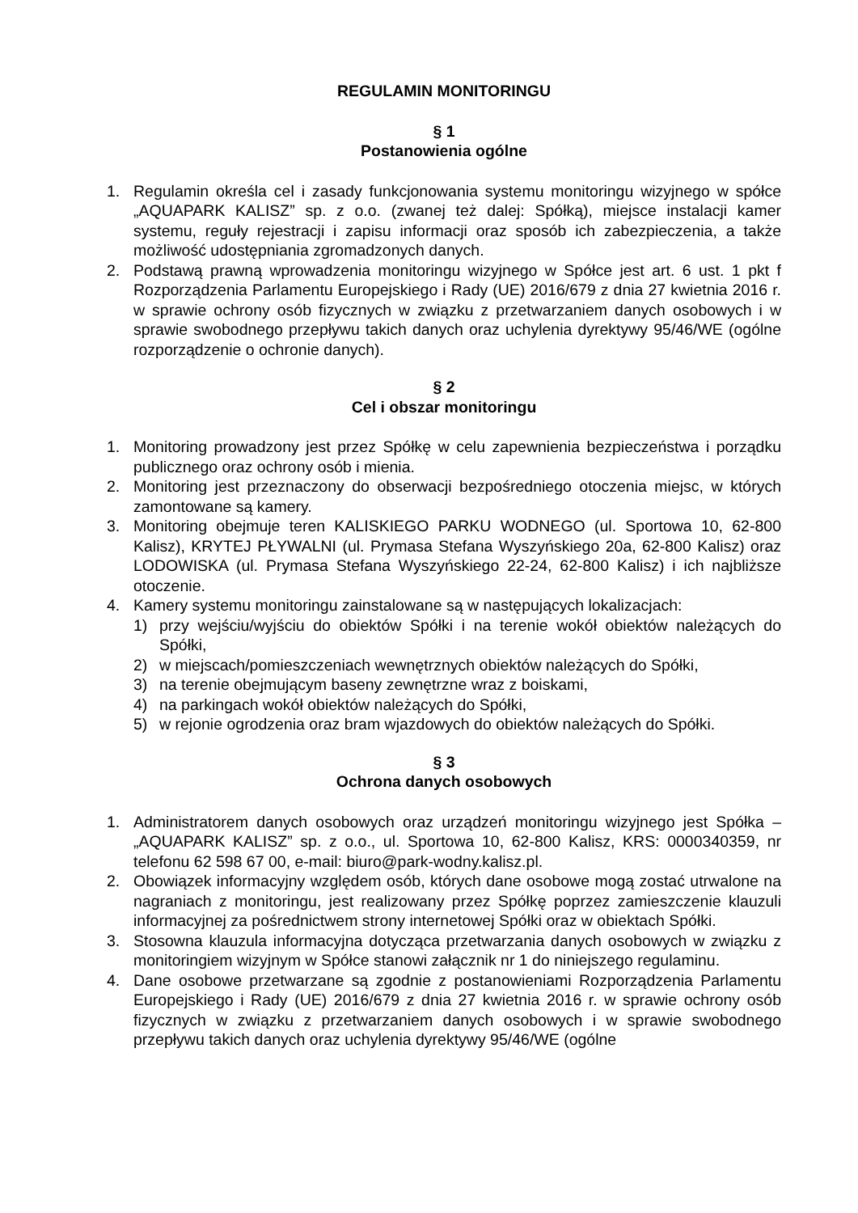REGULAMIN MONITORINGU
§ 1
Postanowienia ogólne
1. Regulamin określa cel i zasady funkcjonowania systemu monitoringu wizyjnego w spółce „AQUAPARK KALISZ” sp. z o.o. (zwanej też dalej: Spółką), miejsce instalacji kamer systemu, reguły rejestracji i zapisu informacji oraz sposób ich zabezpieczenia, a także możliwość udostępniania zgromadzonych danych.
2. Podstawą prawną wprowadzenia monitoringu wizyjnego w Spółce jest art. 6 ust. 1 pkt f Rozporządzenia Parlamentu Europejskiego i Rady (UE) 2016/679 z dnia 27 kwietnia 2016 r. w sprawie ochrony osób fizycznych w związku z przetwarzaniem danych osobowych i w sprawie swobodnego przepływu takich danych oraz uchylenia dyrektywy 95/46/WE (ogólne rozporządzenie o ochronie danych).
§ 2
Cel i obszar monitoringu
1. Monitoring prowadzony jest przez Spółkę w celu zapewnienia bezpieczeństwa i porządku publicznego oraz ochrony osób i mienia.
2. Monitoring jest przeznaczony do obserwacji bezpośredniego otoczenia miejsc, w których zamontowane są kamery.
3. Monitoring obejmuje teren KALISKIEGO PARKU WODNEGO (ul. Sportowa 10, 62-800 Kalisz), KRYTEJ PŁYWALNI (ul. Prymasa Stefana Wyszyńskiego 20a, 62-800 Kalisz) oraz LODOWISKA (ul. Prymasa Stefana Wyszyńskiego 22-24, 62-800 Kalisz) i ich najbliższe otoczenie.
4. Kamery systemu monitoringu zainstalowane są w następujących lokalizacjach:
1) przy wejściu/wyjściu do obiektów Spółki i na terenie wokół obiektów należących do Spółki,
2) w miejscach/pomieszczeniach wewnętrznych obiektów należących do Spółki,
3) na terenie obejmującym baseny zewnętrzne wraz z boiskami,
4) na parkingach wokół obiektów należących do Spółki,
5) w rejonie ogrodzenia oraz bram wjazdowych do obiektów należących do Spółki.
§ 3
Ochrona danych osobowych
1. Administratorem danych osobowych oraz urządzeń monitoringu wizyjnego jest Spółka – „AQUAPARK KALISZ” sp. z o.o., ul. Sportowa 10, 62-800 Kalisz, KRS: 0000340359, nr telefonu 62 598 67 00, e-mail: biuro@park-wodny.kalisz.pl.
2. Obowiązek informacyjny względem osób, których dane osobowe mogą zostać utrwalone na nagraniach z monitoringu, jest realizowany przez Spółkę poprzez zamieszczenie klauzuli informacyjnej za pośrednictwem strony internetowej Spółki oraz w obiektach Spółki.
3. Stosowna klauzula informacyjna dotycząca przetwarzania danych osobowych w związku z monitoringiem wizyjnym w Spółce stanowi załącznik nr 1 do niniejszego regulaminu.
4. Dane osobowe przetwarzane są zgodnie z postanowieniami Rozporządzenia Parlamentu Europejskiego i Rady (UE) 2016/679 z dnia 27 kwietnia 2016 r. w sprawie ochrony osób fizycznych w związku z przetwarzaniem danych osobowych i w sprawie swobodnego przepływu takich danych oraz uchylenia dyrektywy 95/46/WE (ogólne